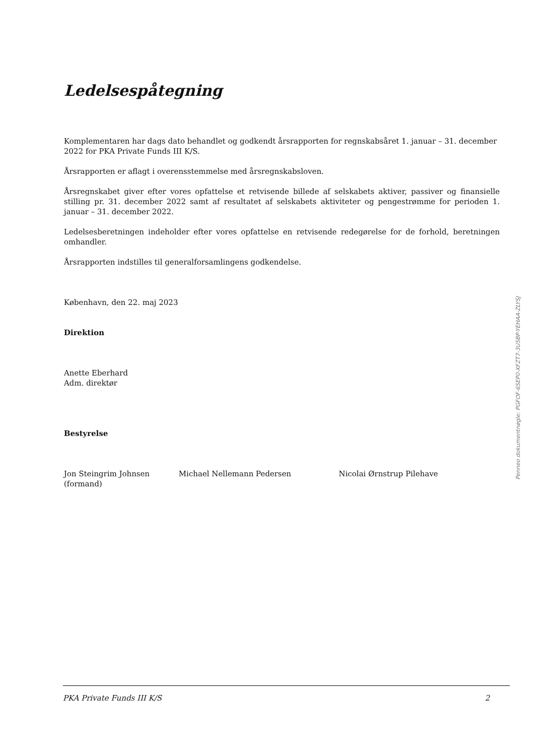Ledelsespåtegning
Komplementaren har dags dato behandlet og godkendt årsrapporten for regnskabsåret 1. januar – 31. december 2022 for PKA Private Funds III K/S.
Årsrapporten er aflagt i overensstemmelse med årsregnskabsloven.
Årsregnskabet giver efter vores opfattelse et retvisende billede af selskabets aktiver, passiver og finansielle stilling pr. 31. december 2022 samt af resultatet af selskabets aktiviteter og pengestrømme for perioden 1. januar – 31. december 2022.
Ledelsesberetningen indeholder efter vores opfattelse en retvisende redegørelse for de forhold, beretningen omhandler.
Årsrapporten indstilles til generalforsamlingens godkendelse.
København, den 22. maj 2023
Direktion
Anette Eberhard
Adm. direktør
Bestyrelse
Jon Steingrim Johnsen
(formand)
Michael Nellemann Pedersen Nicolai Ørnstrup Pilehave
Penneo dokumentnøgle: PGFOF-6SEP0-XFZT7-3U5BP-YEHAA-ZLYSJ
PKA Private Funds III K/S 2